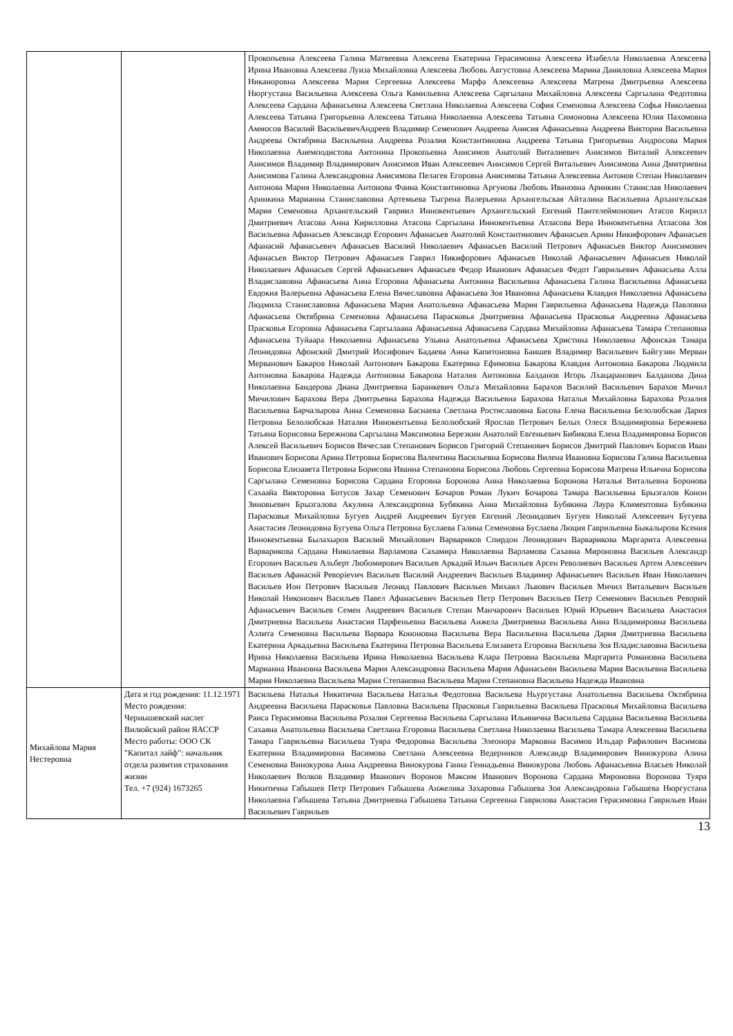| | | Прокопьевна Алексеева Галина Матвеевна Алексеева Екатерина Герасимовна Алексеева Изабелла Николаевна Алексеева Ирина Ивановна Алексеева Луиза Михайловна Алексеева Любовь Августовна Алексеева Марина Даниловна Алексеева Мария Никаноровна Алексеева Мария Сергеевна Алексеева Марфа Алексеевна Алексеева Матрена Дмитрьевна Алексеева Нюргустана Васильевна Алексеева Ольга Камильевна Алексеева Саргылана Михайловна Алексеева Саргылана Федотовна Алексеева Сардана Афанасьевна Алексеева Светлана Николаевна Алексеева София Семеновна Алексеева Софья Николаевна Алексеева Татьяна Григорьевна Алексеева Татьяна Николаевна Алексеева Татьяна Симоновна Алексеева Юлия Пахомовна Аммосов Василий ВасильевичАндреев Владимир Семенович Андреева Анисия Афанасьевна Андреева Виктория Васильевна Андреева Октябрина Васильевна Андреева Розалия Константиновна Андреева Татьяна Григорьевна Андросова Мария Николаевна Анемподистова Антонина Прокопьевна Анисимов Анатолий Виталиевич Анисимов Виталий Алексеевич Анисимов Владимир Владимирович Анисимов Иван Алексеевич Анисимов Сергей Витальевич Анисимова Анна Дмитриевна Анисимова Галина Александровна Анисимова Пелагея Егоровна Анисимова Татьяна Алексеевна Антонов Степан Николаевич Антонова Мария Николаевна Антонова Фаина Константиновна Аргунова Любовь Ивановна Аринкин Станислав Николаевич Аринкина Марианна Станиславовна Артемьева Тыгрена Валерьевна Архангельская Айталина Васильевна Архангельская Мария Семеновна Архангельский Гавриил Иннокентьевич Архангельский Евгений Пантелеймонович Атасов Кирилл Дмитриевич Атасова Анна Кирилловна Атасова Саргылана Иннокентьевна Атласова Вера Иннокентьевна Атласова Зоя Васильевна Афанасьев Александр Егорович Афанасьев Анатолий Константинович Афанасьев Ариян Никифорович Афанасьев Афанасий Афанасьевич Афанасьев Василий Николаевич Афанасьев Василий Петрович Афанасьев Виктор Анисимович Афанасьев Виктор Петрович Афанасьев Гаврил Никифорович Афанасьев Николай Афанасьевич Афанасьев Николай Николаевич Афанасьев Сергей Афанасьевич Афанасьев Федор Иванович Афанасьев Федот Гаврильевич Афанасьева Алла Владиславовна Афанасьева Анна Егоровна Афанасьева Антонина Васильевна Афанасьева Галина Васильевна Афанасьева Евдокия Валерьевна Афанасьева Елена Вячеславовна Афанасьева Зоя Ивановна Афанасьева Клавдия Николаевна Афанасьева Людмила Станиславовна Афанасьева Мария Анатольевна Афанасьева Мария Гаврильевна Афанасьева Надежда Павловна Афанасьева Октябрина Семеновна Афанасьева Парасковья Дмитриевна Афанасьева Прасковья Андреевна Афанасьева Прасковья Егоровна Афанасьева Саргылаана Афанасьевна Афанасьева Сардана Михайловна Афанасьева Тамара Степановна Афанасьева Туйаара Николаевна Афанасьева Ульяна Анатольевна Афанасьева Христина Николаевна Афонская Тамара Леонидовна Афонский Дмитрий Иосифович Бадаева Анна Капитоновна Баишев Владимир Васильевич Байгузин Мерван Мерванович Бакаров Николай Антонович Бакарова Екатерина Ефимовна Бакарова Клавдия Антоновна Бакарова Людмила Антоновна Бакарова Надежда Антоновна Бакарова Наталия Антоновна Балданов Игорь Лхацаранович Балданова Дина Николаевна Бандерова Диана Дмитриевна Баранкевич Ольга Михайловна Барахов Василий Васильевич Барахов Мичил Мичилович Барахова Вера Дмитрьевна Барахова Надежда Васильевна Барахова Наталья Михайловна Барахова Розалия Васильевна Барчалырова Анна Семеновна Баснаева Светлана Ростиславовна Басова Елена Васильевна Белолюбская Дария Петровна Белолюбская Наталия Иннокентьевна Белолюбский Ярослав Петрович Белых Олеся Владимировна Бережнева Татьяна Борисовна Бережнова Саргылана Максимовна Березкин Анатолий Евгеньевич Бибикова Елена Владимировна Борисов Алексей Васильевич Борисов Вячеслав Степанович Борисов Григорий Степанович Борисов Дмитрий Павлович Борисов Иван Иванович Борисова Арина Петровна Борисова Валентина Васильевна Борисова Вилена Ивановна Борисова Галина Васильевна Борисова Елизавета Петровна Борисова Иванна Степановна Борисова Любовь Сергеевна Борисова Матрена Ильична Борисова Саргылана Семеновна Борисова Сардана Егоровна Боронова Анна Николаевна Боронова Наталья Витальевна Боронова Сахаайа Викторовна Ботусов Захар Семенович Бочаров Роман Лукич Бочарова Тамара Васильевна Брызгалов Конон Зиновьевич Брызгалова Акулина Александровна Бубякина Анна Михайловна Бубякина Лаура Климентовна Бубякина Парасковья Михайловна Бугуев Андрей Андреевич Бугуев Евгений Леонидович Бугуев Николай Алексеевич Бугуева Анастасия Леонидовна Бугуева Ольга Петровна Буслаева Галина Семеновна Буслаева Люция Гаврильевна Быкалырова Ксения Иннокентьевна Былахыров Василий Михайлович Варвариков Спирдон Леонидович Варварикова Маргарита Алексеевна Варварикова Сардана Николаевна Варламова Сахамира Николаевна Варламова Сахаяна Мироновна Васильев Александр Егорович Васильев Альберт Любомирович Васильев Аркадий Ильич Васильев Арсен Револиевич Васильев Артем Алексеевич Васильев Афанасий Реворievич Васильев Василий Андреевич Васильев Владимир Афанасьевич Васильев Иван Николаевич Васильев Ион Петрович Васильев Леонид Павлович Васильев Михаил Львович Васильев Мичил Витальевич Васильев Николай Никонович Васильев Павел Афанасьевич Васильев Петр Петрович Васильев Петр Семенович Васильев Реворий Афанасьевич Васильев Семен Андреевич Васильев Степан Манчарович Васильев Юрий Юрьевич Васильева Анастасия Дмитриевна Васильева Анастасия Парфеньевна Васильева Анжела Дмитриевна Васильева Анна Владимировна Васильева Аэлита Семеновна Васильева Варвара Кононовна Васильева Вера Васильевна Васильева Дария Дмитриевна Васильева Екатерина Аркадьевна Васильева Екатерина Петровна Васильева Елизавета Егоровна Васильева Зоя Владиславовна Васильева Ирина Николаевна Васильева Ирина Николаевна Васильева Клара Петровна Васильева Маргарита Романовна Васильева Марианна Ивановна Васильева Мария Александровна Васильева Мария Афанасьевн Васильева Мария Васильевна Васильева Мария Николаевна Васильева Мария Степановна Васильева Мария Степановна Васильева Надежда Ивановна |
| Михайлова Мария Нестеровна | Дата и год рождения: 11.12.1971 Место рождения: Чернышевский наслег Вилюйский район ЯАССР Место работы: ООО СК "Капитал лайф": начальник отдела развития страхования жизни Тел. +7 (924) 1673265 | Васильева Наталья Никитична Васильева Наталья Федотовна Васильева Ньургустана Анатольевна Васильева Октябрина Андреевна Васильева Парасковья Павловна Васильева Прасковья Гаврильевна Васильева Прасковья Михайловна Васильева Раиса Герасимовна Васильева Розалия Сергеевна Васильева Саргылана Ильинична Васильева Сардана Васильевна Васильева Сахаяна Анатольевна Васильева Светлана Егоровна Васильева Светлана Николаевна Васильева Тамара Алексеевна Васильева Тамара Гаврильевна Васильева Туяра Федоровна Васильева Элеонора Марковна Васимов Ильдар Рафилович Васимова Екатерина Владимировна Васимова Светлана Алексеевна Ведерников Александр Владимирович Винокурова Алина Семеновна Винокурова Анна Андреевна Винокурова Ганна Геннадьевна Винокурова Любовь Афанасьевна Власьев Николай Николаевич Волков Владимир Иванович Воронов Максим Иванович Воронова Сардана Мироновна Воронова Туяра Никитична Габышев Петр Петрович Габышева Анжелика Захаровна Габышева Зоя Александровна Габышева Нюргустана Николаевна Габышева Татьяна Дмитриевна Габышева Татьяна Сергеевна Гаврилова Анастасия Герасимовна Гаврильев Иван Васильевич Гаврильев |
13